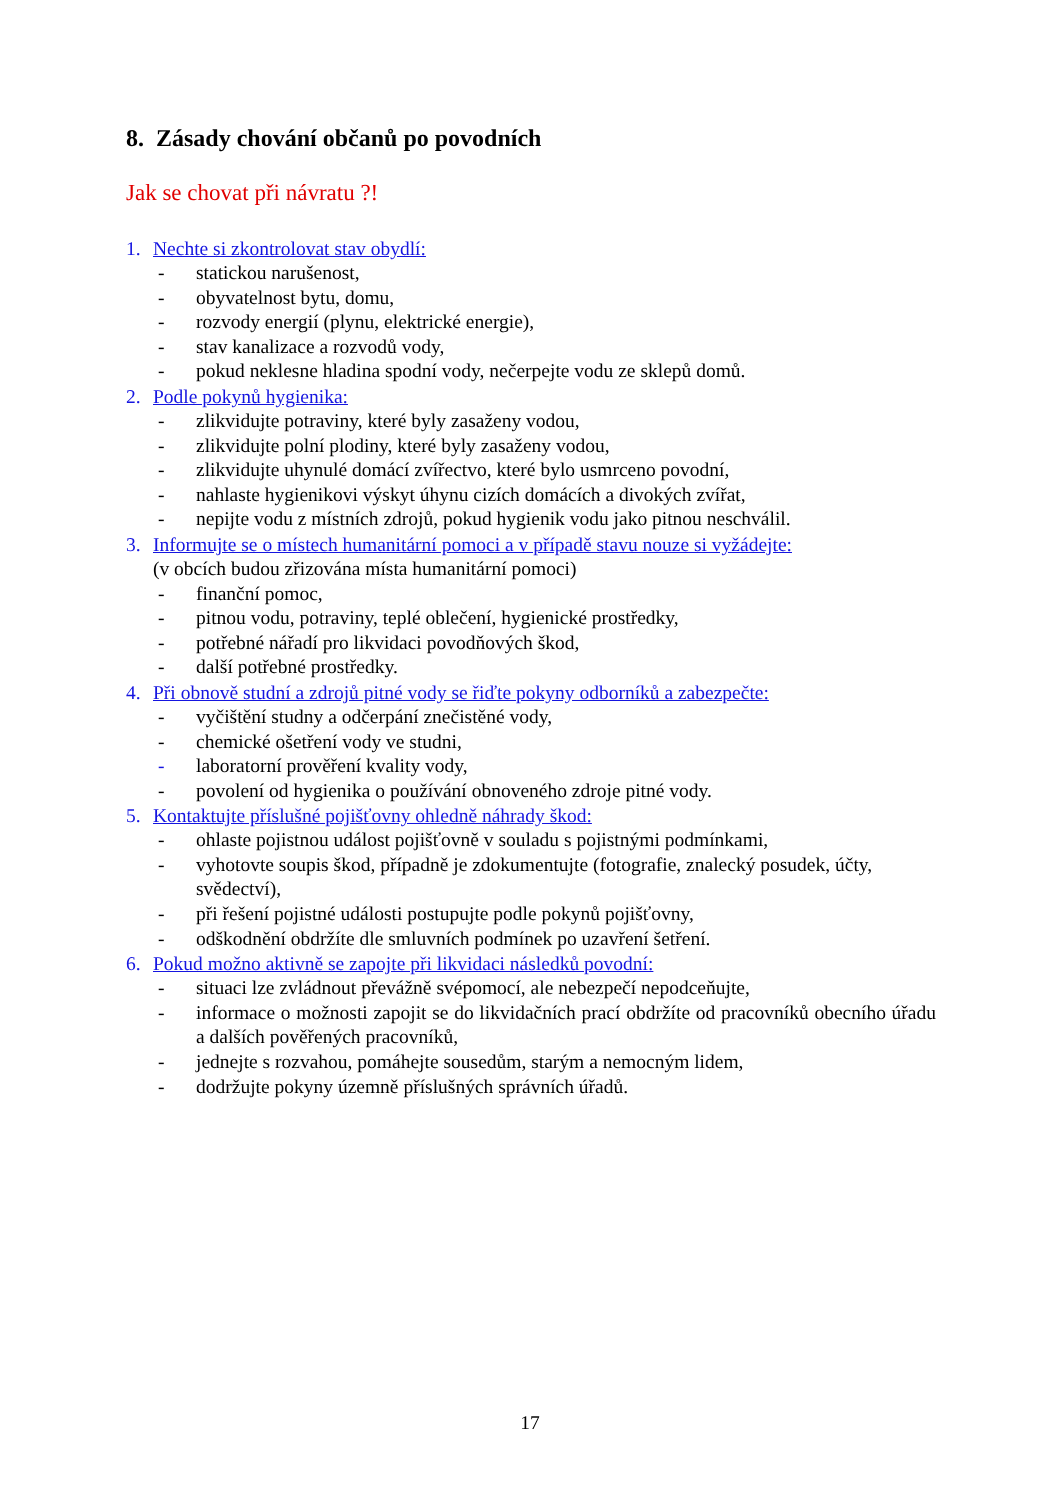8. Zásady chování občanů po povodních
Jak se chovat při návratu ?!
1. Nechte si zkontrolovat stav obydlí:
- statickou narušenost,
- obyvatelnost bytu, domu,
- rozvody energií (plynu, elektrické energie),
- stav kanalizace a rozvodů vody,
- pokud neklesne hladina spodní vody, nečerpejte vodu ze sklepů domů.
2. Podle pokynů hygienika:
- zlikvidujte potraviny, které byly zasaženy vodou,
- zlikvidujte polní plodiny, které byly zasaženy vodou,
- zlikvidujte uhynulé domácí zvířectvo, které bylo usmrceno povodní,
- nahlaste hygienikovi výskyt úhynu cizích domácích a divokých zvířat,
- nepijte vodu z místních zdrojů, pokud hygienik vodu jako pitnou neschválil.
3. Informujte se o místech humanitární pomoci a v případě stavu nouze si vyžádejte:
(v obcích budou zřizována místa humanitární pomoci)
- finanční pomoc,
- pitnou vodu, potraviny, teplé oblečení, hygienické prostředky,
- potřebné nářadí pro likvidaci povodňových škod,
- další potřebné prostředky.
4. Při obnově studní a zdrojů pitné vody se řiďte pokyny odborníků a zabezpečte:
- vyčištění studny a odčerpání znečistěné vody,
- chemické ošetření vody ve studni,
- laboratorní prověření kvality vody,
- povolení od hygienika o používání obnoveného zdroje pitné vody.
5. Kontaktujte příslušné pojišťovny ohledně náhrady škod:
- ohlaste pojistnou událost pojišťovně v souladu s pojistnými podmínkami,
- vyhotovte soupis škod, případně je zdokumentujte (fotografie, znalecký posudek, účty, svědectví),
- při řešení pojistné události postupujte podle pokynů pojišťovny,
- odškodnění obdržíte dle smluvních podmínek po uzavření šetření.
6. Pokud možno aktivně se zapojte při likvidaci následků povodní:
- situaci lze zvládnout převážně svépomocí, ale nebezpečí nepodceňujte,
- informace o možnosti zapojit se do likvidačních prací obdržíte od pracovníků obecního úřadu a dalších pověřených pracovníků,
- jednejte s rozvahou, pomáhejte sousedům, starým a nemocným lidem,
- dodržujte pokyny územně příslušných správních úřadů.
17